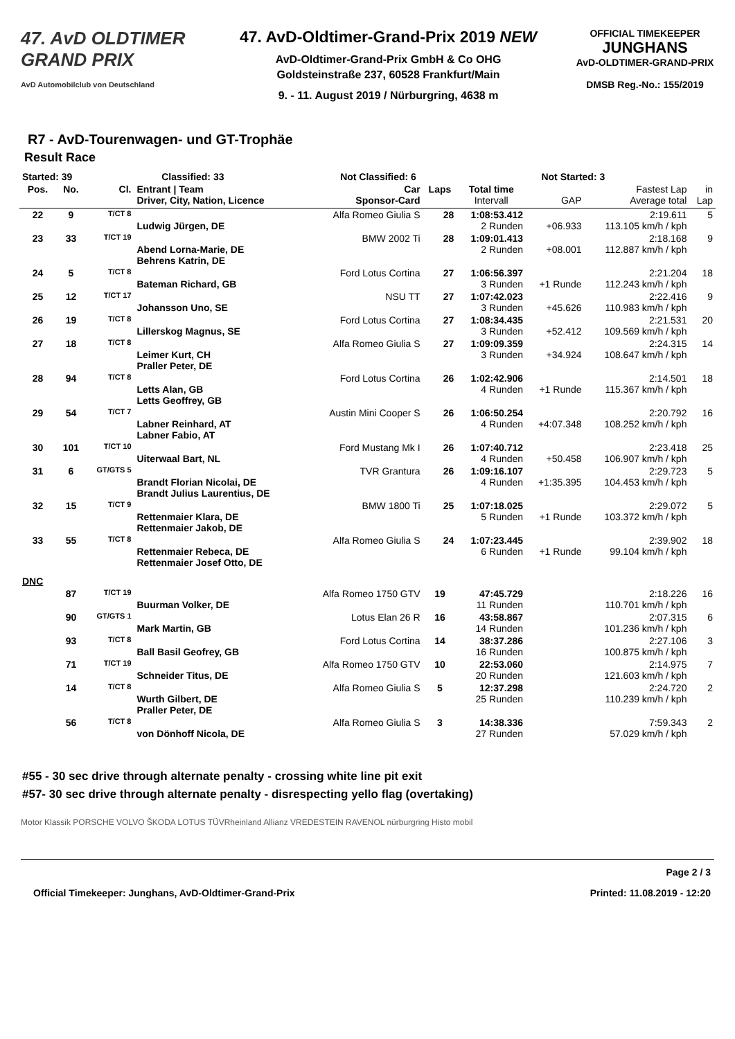47. AvD OLDTIMER
GRAND PRIX
AvD Automobilclub von Deutschland
47. AvD-Oldtimer-Grand-Prix 2019 NEW
AvD-Oldtimer-Grand-Prix GmbH & Co OHG
Goldsteinstraße 237, 60528 Frankfurt/Main
9. - 11. August 2019 / Nürburgring, 4638 m
OFFICIAL TIMEKEEPER
JUNGHANS
AvD-OLDTIMER-GRAND-PRIX
DMSB Reg.-No.: 155/2019
R7 - AvD-Tourenwagen- und GT-Trophäe
Result Race
| Started: 39 | | Classified: 33 | | Not Classified: 6 | | Not Started: 3 | | | |
| --- | --- | --- | --- | --- | --- | --- | --- | --- | --- |
| Pos. | No. | Cl. | Entrant / Team Driver, City, Nation, Licence | Car Sponsor-Card | Laps | Total time Intervall | GAP | Fastest Lap Average total | in Lap |
| 22 | 9 | T/CT 8 | Ludwig Jürgen, DE | Alfa Romeo Giulia S | 28 | 1:08:53.412 2 Runden | +06.933 | 2:19.611 113.105 km/h / kph | 5 |
| 23 | 33 | T/CT 19 | Abend Lorna-Marie, DE Behrens Katrin, DE | BMW 2002 Ti | 28 | 1:09:01.413 2 Runden | +08.001 | 2:18.168 112.887 km/h / kph | 9 |
| 24 | 5 | T/CT 8 | Bateman Richard, GB | Ford Lotus Cortina | 27 | 1:06:56.397 3 Runden | +1 Runde | 2:21.204 112.243 km/h / kph | 18 |
| 25 | 12 | T/CT 17 | Johansson Uno, SE | NSU TT | 27 | 1:07:42.023 3 Runden | +45.626 | 2:22.416 110.983 km/h / kph | 9 |
| 26 | 19 | T/CT 8 | Lillerskog Magnus, SE | Ford Lotus Cortina | 27 | 1:08:34.435 3 Runden | +52.412 | 2:21.531 109.569 km/h / kph | 20 |
| 27 | 18 | T/CT 8 | Leimer Kurt, CH Praller Peter, DE | Alfa Romeo Giulia S | 27 | 1:09:09.359 3 Runden | +34.924 | 2:24.315 108.647 km/h / kph | 14 |
| 28 | 94 | T/CT 8 | Letts Alan, GB Letts Geoffrey, GB | Ford Lotus Cortina | 26 | 1:02:42.906 4 Runden | +1 Runde | 2:14.501 115.367 km/h / kph | 18 |
| 29 | 54 | T/CT 7 | Labner Reinhard, AT Labner Fabio, AT | Austin Mini Cooper S | 26 | 1:06:50.254 4 Runden | +4:07.348 | 2:20.792 108.252 km/h / kph | 16 |
| 30 | 101 | T/CT 10 | Uiterwaal Bart, NL | Ford Mustang Mk I | 26 | 1:07:40.712 4 Runden | +50.458 | 2:23.418 106.907 km/h / kph | 25 |
| 31 | 6 | GT/GTS 5 | Brandt Florian Nicolai, DE Brandt Julius Laurentius, DE | TVR Grantura | 26 | 1:09:16.107 4 Runden | +1:35.395 | 2:29.723 104.453 km/h / kph | 5 |
| 32 | 15 | T/CT 9 | Rettenmaier Klara, DE Rettenmaier Jakob, DE | BMW 1800 Ti | 25 | 1:07:18.025 5 Runden | +1 Runde | 2:29.072 103.372 km/h / kph | 5 |
| 33 | 55 | T/CT 8 | Rettenmaier Rebeca, DE Rettenmaier Josef Otto, DE | Alfa Romeo Giulia S | 24 | 1:07:23.445 6 Runden | +1 Runde | 2:39.902 99.104 km/h / kph | 18 |
| DNC | | | | | | | | | |
| | 87 | T/CT 19 | Buurman Volker, DE | Alfa Romeo 1750 GTV | 19 | 47:45.729 11 Runden | | 2:18.226 110.701 km/h / kph | 16 |
| | 90 | GT/GTS 1 | Mark Martin, GB | Lotus Elan 26 R | 16 | 43:58.867 14 Runden | | 2:07.315 101.236 km/h / kph | 6 |
| | 93 | T/CT 8 | Ball Basil Geofrey, GB | Ford Lotus Cortina | 14 | 38:37.286 16 Runden | | 2:27.106 100.875 km/h / kph | 3 |
| | 71 | T/CT 19 | Schneider Titus, DE | Alfa Romeo 1750 GTV | 10 | 22:53.060 20 Runden | | 2:14.975 121.603 km/h / kph | 7 |
| | 14 | T/CT 8 | Wurth Gilbert, DE Praller Peter, DE | Alfa Romeo Giulia S | 5 | 12:37.298 25 Runden | | 2:24.720 110.239 km/h / kph | 2 |
| | 56 | T/CT 8 | von Dönhoff Nicola, DE | Alfa Romeo Giulia S | 3 | 14:38.336 27 Runden | | 7:59.343 57.029 km/h / kph | 2 |
#55 - 30 sec drive through alternate penalty - crossing white line pit exit
#57- 30 sec drive through alternate penalty - disrespecting yello flag (overtaking)
Motor Klassik PORSCHE VOLVO ŠKODA LOTUS TÜVRheinland Allianz VREDESTEIN RAVENOL nürburgring Histo mobil
Page 2 / 3
Official Timekeeper: Junghans, AvD-Oldtimer-Grand-Prix Printed: 11.08.2019 - 12:20